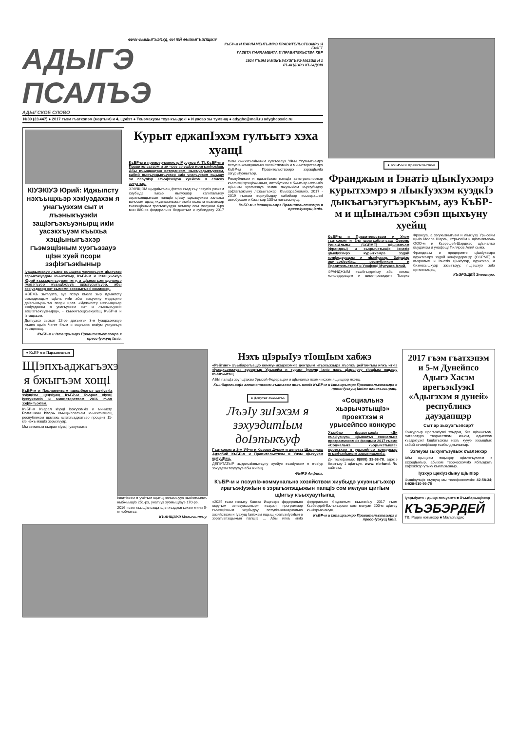ФИФІ ФЫМЫГЪЭПУД, ФИ ІЕЙ ФЫМЫГЪЭПЩІКІУ
АДЫГЭ ПСАЛЪЭ
АДЫГСКОЕ СЛОВО
КъБР-м И ПАРЛАМЕНТЫМРЭ ПРАВИТЕЛЬСТВЭМРЭ Я ГАЗЕТ
ГАЗЕТА ПАРЛАМЕНТА И ПРАВИТЕЛЬСТВА КБР
1924 ГЪЭМ И МЭКЪУАУЭГЪУЭ МАЗЭМ И 1 ЛЪАНДЭРЭ КЪЫДОКІ
№39 (23.447) ● 2017 гъэм гъатхэпэм (мартым) и 4, щэбэт ● Тхьэмахуэм тхуэ къыдокІ ● И уасэр зы тумэнщ ● adyghe@mail.ru adyghepsale.ru
КІУЭКІУЭ Юрий: Иджыпсту нэхъыщхьэр хэкІуэдахэм я унагъуэхэм сыт и лъэныкъуэкІи защІэгъэкъуэнырщ икІи уасэкхъуэм къыхьа хэщІыныгъэхэр гъэмэщІэным хуэгъэзауэ щІэн хуей псори зэфІэгъэкІыныр
Іуащхьэмахуэ лъапэ къыщеха уэсукхъуэм цІыхухэр зэрыхэкІуэдам къыхэкІыу, КъБР-м и ІэтащхьэкІуэ Юрий къызэригъэувам тету, а щІыналъэм щолажьэ гуэвэгъуэр къыщІэхъуа щхьэусыгъуэр, абы хэкІуэдахэр хэт сымэми зэхэзыгъэкІ комиссэр.
ФЭБЖЬ зыгъуэта, ауэ псэуэ къела зыр идыжпсту сымаджэщым щІэлъ икІи абы зыхуеину медицинэ дэІэпыкъуныгъэ псори ират. «Иджыпсту нэхъыщхьэр хэкІуэдахэм я унагъуэхэм сыт и лъэныкъуэкІи защІэгъэкъуэнырщ», - къыхигъэщхьэхукІащ КъБР-м и Ізтащхьэм.
Дыгъуасэ сыхьэт 12-рэ дакъикъи 3-м Іуащхьэмахуэ лъапэ щыІэ Чегет бгым и ищхъэрэ нэкІум уэсукхъуэ къыщехащ.
КъБР-м и Ізтащхьэмрэ Правительствэмрэ я пресс-Іуэхущ Іапіэ.
Курыт еджапІэхэм гулъытэ хэха хуащІ
КъБР-м и премьер-министр Мусуков А. ТІ. КъБР-м и Правительствэм и зи чэзу зэІущІэр иригъэкІуэкІащ. Абы къыщащтащ ветеранхэм, ныкъуэдыкъуэхэм, сабий ныкъуэдыкъуэхэр зиІэ унагъуэхэм ящыщу зи псэупІэр егъэфІэкІуэн хуейхэм я спискэ зэгуэтыр.
ЗЭІУЩІЭМ щыдаІыгъащ фэтэр къэд хъу псэупІэ унэхэм хиубыдэ Іыхьэ мыгуэшар капитальнэу зэрагъэпщыкъын папщІэ цІыху щхьэхуэхэм хальхьэ взносым щыщ яхуэпшыныжынымкІэ къащта къалэнхэр гъэзэщІэным трагъэкІуэдэн ахъшэу сом мелуани 4-рэ мин 880-рэ федеральнэ бюджетым и субсидиеу 2017 гъэм къыхэгъэкІыным хуэгъэзауэ УФ-м Ухуэныгъэмрэ псэупІэ-коммунальнэ хозяйствэмкІэ и министерствэмрэ КъБР-м и Правительствэмрэ зэращІылІа зэгурыІуэныгъэр.
Республикэм и еджапІэхэм папщІэ автотранспортыр къагъэщІэрэщІэжыным, автобусхэм я бжыгъэр нэхъыбэ щІыным хуэгъэзауэ зэман пыухыкІам къриубыдэу зэфІагъэкІыну лэжьыгъэхэр. Къызэрабжамкіэ, 2017 - 2019 гъэхэм къриубыдэу сабийхэр къызэрашэкІ автобусхэм и бжыгъэр 130-м нагъэсынущ.
КъБР-м и Ізтащхьэмрэ Правительствэмрэ я пресс-Іуэхущ Іапіэ.
● КъБР-м и Правительствэм
Франджым и Іэнатіэ цІыкІухэмрэ курытхэмрэ я лІыкІуэхэм куэдкІэ дыкъагъэгугъэркъым, ауэ КъБР-м и щІыналъэм сэбэп щыхъуну хуейщ
КъБР-м и Правительствэм и Унэм гъатхэпэм и 2-м щрагъэблэгъащ Овернь Рона-Альпы (CGPME) щІыналъэм (Франджы) и хьэрычэтыщІэ Іэнатіэ цІыкІухэмрэ курытхэмрэ зэдай конфедерацэм и лІыкІуэхэр. Зэіущіэр иригъэкІуэкІащ республикэм и Правительствэм и Унафэщі Мусуков Алий.
ФРАНДЖЫМ къыбгъэдэкІыу абы хэтащ конфедерацэм и вице-президент Тьюркэ Франсуа, а зэгухьэныгъэм и лІыкІуэу Урысейм щыІэ Молле Шарль, «Урысейм и щІэгъэкъуэн» ООО-м и Кьэрэшей-Шэрджэс щІыналъэ къудамэм и унафэщІ Пиляров Алий сымэ.
Франджым и предприятэ цІыкІухэмрэ курытхэмрэ зэдай конфедерацэр (CGPME) а къэралым и ІэнатІэ цІыкІухэр, курытхэр, и бизнесышхуэр зэзыгъэуу, пщІэшхуэ зиІэ организацэщ.
КЪЭРЭЩЕЙ Элеонорэ.
● КъБР-м и Парламентым
ЩІэпхъаджагъэхэм я бжыгъэм хощІ
КъБР-м и Парламентым иджыблагъэ щекІуэкІа зэІущІэм щедэІуащ КъБР-м Къэрал кІуэцІ ІуэхухэмкІэ и министерствэм 2016 гъэм зэфІигъэкІам.
КъБР-м Къэрал кІуэцІ ІуэхухэмкІэ и министр Ромашкин Игорь къыщыпсалъэм къыхигъэщащ республикэм щалэжь щІэпхъаджагъэр процент 11-кІэ нэхъ мащІэ зэрыхъуар.
Мы зэманым къэрал кІуэцІ Іуэхухэмкіэ
ІэнатІэхэм я учётым щытщ зэпымыууэ зыкІэлъыплъ ныбжьыщІэ 251-рэ, унагъуэ хуэмыщІауэ 170-рэ.
2016 гъэм къыщІагъэща щІэпхъаджагъэхэм мини 5-м ноблагъэ.
КЪАНЩАУЭ Мэлычыпхъу.
Нэхъ цІэрыІуэ тІощІым хабжэ
«Рейтинг» хъыбарегъащІэ коммуникацэхэмкІэ центрым игъэхьэзыра лъэпкъ рейтингым ипкъ иткІэ «Іуащхьэмахуэ» курортыр Урысейм и турист Іуэхущ Іапіэ нэхъ цІэрыІуэу тІощІым ящыщу къалъытащ.
АБЫ папщІэ зэупщІахэм Урысей Федерацэм и щІыналъэ псоми исхэм ящыщхэр яхэтщ.
ХъыбарегъащІэ агентствэхэм къатахэм япкъ иткІэ КъБР-м и Ізтащхьэмрэ Правительствэмрэ я пресс-Іуэхущ Іапіэм игъэхьэзыращ.
● Депутат лэжьыгъэ
ЛъэІу зиІэхэм я зэхуэдитІым доІэпыкъуф
Гъатхэпэм и 2-м УФ-м и Къэрал Думэм и депутат Щхьэгуэш Адэлбий КъБР-м и Правительствэм и Унэм цІыхухэм щаІуЩІащ.
ДЕПУТАТЫР зыдагъэІэпыкъуну хуейуэ къэкІуахэм я лъэІур зэхуэдэм теухуауэ абы жиІащ.
ФЫРЭ Анфисэ.
«Социальнэ хьэрычэтыщІэ» проектхэм я урысейпсо конкурс
Хъыбар фыдогъащІэ «Ди къэкІуэнур» щІыналъэ социальнэ программэхэмкІэ фондым 2017 гъэми «Социальнэ хьэрычэтыщІэ» проектхэм я урысейпсо конкурсыр егъэкІуэкІыным зэрыпищэмкІэ.
Ди телефоныр: 8(800) 33-68-78, адэкІэ бжыгъэу 1 щІагъуж. www. nb-fund. Ru сайтым.
КъБР-м и псэупІэ-коммунальнэ хозяйствэм хиубыдэ ухуэныгъэхэр ирагъэкІуэкІын е зэрагъэпэщыжын папщІэ сом мелуан щитІым щІигъу къыхуаутІыпщ
«2025 гъэм нэсыху Кавказ Ищхъэрэ федеральнэ округым зегъэужьыныр» къэрал программэр гъэзэщІэным хиубыдэу псэупІэ-коммунальнэ хозяйствэм и Іуэхущ Іапіэхэм ящыщ ирагъэкІуэкІын е зэрагъэпэщыжын папщІэ ... Абы ипкъ иткІэ федеральнэ бюджетым къыхэкІыу 2017 гъэм Кьэбэрдей-Балъкъэрым сом мелуан 200-м щІигъу къыІэрыхьэнущ.
КъБР-м и Ізтащхьэмрэ Правительствэмрэ я пресс-Іуэхущ Іапіэ.
2017 гъэм гъатхэпэм и 5-м Дунейпсо Адыгэ Хасэм ирегъэкІуэкІ «Адыгэхэм я дуней» республикэ дауэдапщэр
Сыт ар зыхуэгъэпсар?
Конкурсыр ирагъэкІуэкІ тхыдэм, бзэ щІэныгъэм, литературэ творчествэм, кином, адыгэхэм къадекІуэкІ ІэщІагъэхэм нэхъ куууэ хэзыщІыкІ сабий зэчиифІэхэр гъэбелджылыныр.
Зэпеуэм зыхуигъэувыж къалэнхэр
Абы щыщхэм ящыщщ: щІалэгъуалэм я зэхэщІыкІыр, абыхэм творческэмкІэ ябгъэдэлъ зэфІэкІхэр утыку къилъхьэныр.
Іуэхур щекІуэкІыну щІыпІэр
Фыщіэупщіэ хъунущ мы телефонхэмкІэ: 42-58-34; 8-928-910-99-75
Іуэрыіуатэ - дыщэ пхъуантэ ■ Хъыбарыщіэхэр
КЪЭБЭРДЕЙ
ТВ, Радио нэтынхэр ■ Мальхъэдис